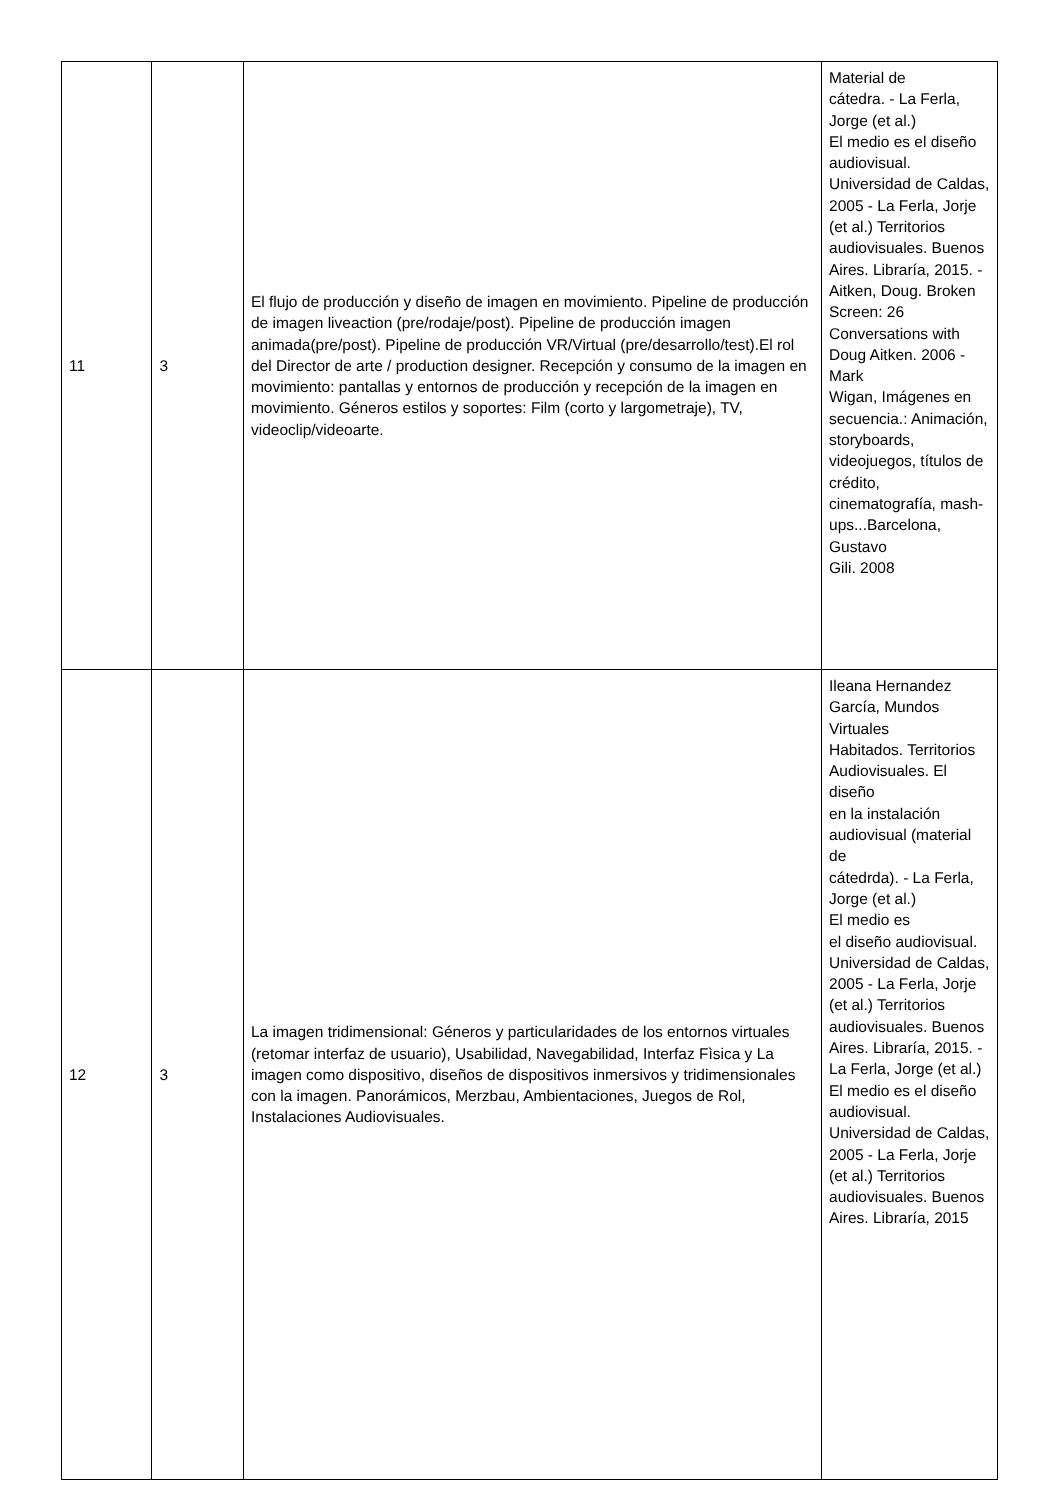| 11 | 3 | El flujo de producción y diseño de imagen en movimiento. Pipeline de producción de imagen liveaction (pre/rodaje/post). Pipeline de producción imagen animada(pre/post). Pipeline de producción VR/Virtual (pre/desarrollo/test).El rol del Director de arte / production designer. Recepción y consumo de la imagen en movimiento: pantallas y entornos de producción y recepción de la imagen en movimiento. Géneros estilos y soportes: Film (corto y largometraje), TV, videoclip/videoarte. | Material de cátedra. - La Ferla, Jorge (et al.) El medio es el diseño audiovisual. Universidad de Caldas, 2005 - La Ferla, Jorje (et al.) Territorios audiovisuales. Buenos Aires. Libraría, 2015. - Aitken, Doug. Broken Screen: 26 Conversations with Doug Aitken. 2006 - Mark Wigan, Imágenes en secuencia.: Animación, storyboards, videojuegos, títulos de crédito, cinematografía, mash- ups...Barcelona, Gustavo Gili. 2008 |
| 12 | 3 | La imagen tridimensional: Géneros y particularidades de los entornos virtuales (retomar interfaz de usuario), Usabilidad, Navegabilidad, Interfaz Fìsica y La imagen como dispositivo, diseños de dispositivos inmersivos y tridimensionales con la imagen. Panorámicos, Merzbau, Ambientaciones, Juegos de Rol, Instalaciones Audiovisuales. | Ileana Hernandez García, Mundos Virtuales Habitados. Territorios Audiovisuales. El diseño en la instalación audiovisual (material de cátedrda). - La Ferla, Jorge (et al.) El medio es el diseño audiovisual. Universidad de Caldas, 2005 - La Ferla, Jorje (et al.) Territorios audiovisuales. Buenos Aires. Libraría, 2015. - La Ferla, Jorge (et al.) El medio es el diseño audiovisual. Universidad de Caldas, 2005 - La Ferla, Jorje (et al.) Territorios audiovisuales. Buenos Aires. Libraría, 2015 |